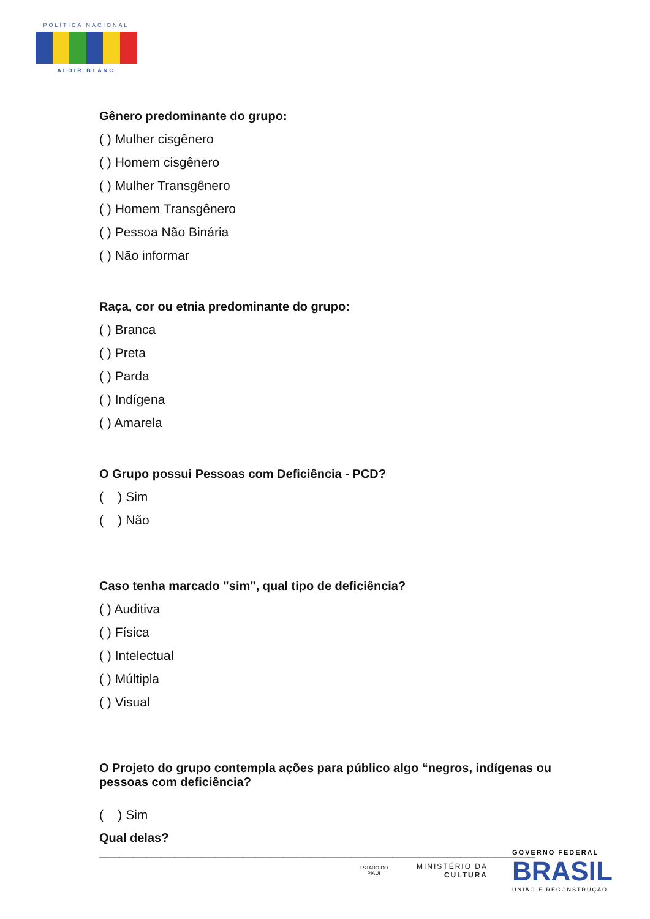POLÍTICA NACIONAL
ALDIR BLANC
Gênero predominante do grupo:
( ) Mulher cisgênero
( ) Homem cisgênero
( ) Mulher Transgênero
( ) Homem Transgênero
( ) Pessoa Não Binária
( ) Não informar
Raça, cor ou etnia predominante do grupo:
( ) Branca
( ) Preta
( ) Parda
( ) Indígena
( ) Amarela
O Grupo possui Pessoas com Deficiência - PCD?
( ) Sim
( ) Não
Caso tenha marcado "sim", qual tipo de deficiência?
( ) Auditiva
( ) Física
( ) Intelectual
( ) Múltipla
( ) Visual
O Projeto do grupo contempla ações para público algo “negros, indígenas ou pessoas com deficiência?
( ) Sim
Qual delas? ________________________________________________________________
ESTADO DO PIAUÍ
MINISTÉRIO DA
CULTURA
GOVERNO FEDERAL
BRASIL
UNIÃO E RECONSTRUÇÃO